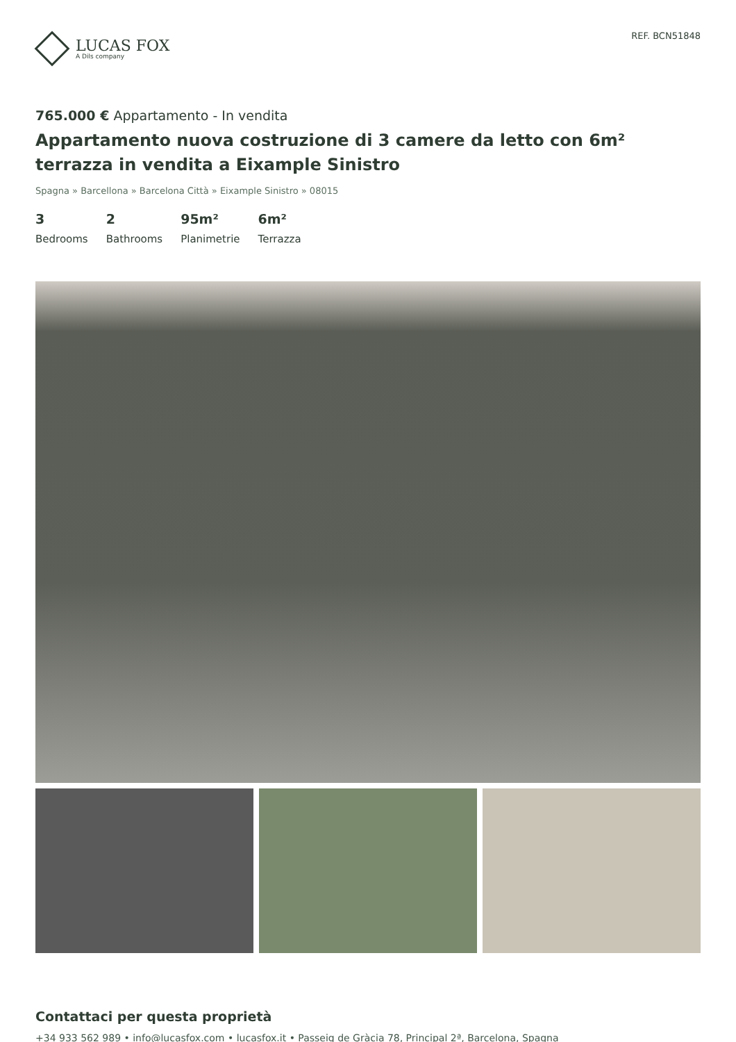LUCAS FOX
A Dils company
REF. BCN51848
765.000 € Appartamento - In vendita
Appartamento nuova costruzione di 3 camere da letto con 6m² terrazza in vendita a Eixample Sinistro
Spagna » Barcellona » Barcelona Città » Eixample Sinistro » 08015
3
Bedrooms
2
Bathrooms
95m²
Planimetrie
6m²
Terrazza
Contattaci per questa proprietà
+34 933 562 989 • info@lucasfox.com • lucasfox.it • Passeig de Gràcia 78, Principal 2ª, Barcelona, Spagna